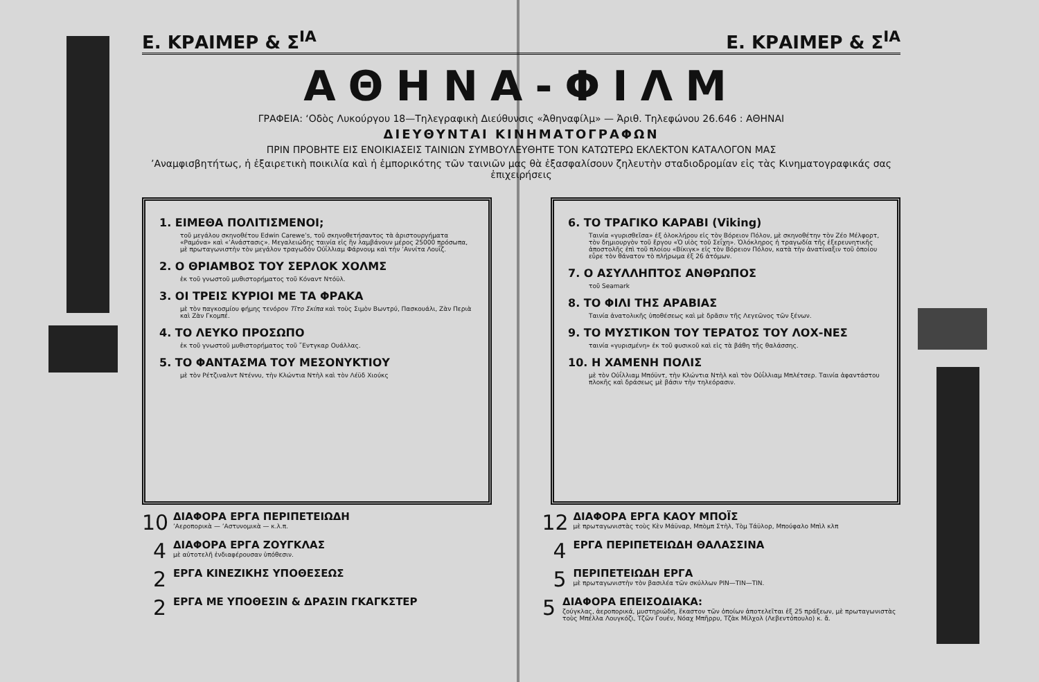Ε. ΚΡΑΙΜΕΡ & Σ<sup>ΙΑ</sup> Ε. ΚΡΑΙΜΕΡ & Σ<sup>ΙΑ</sup>
ΑΘΗΝΑ-ΦΙΛΜ
ΓΡΑΦΕΙΑ: ‘Οδὸς Λυκούργου 18—Τηλεγραφικὴ Διεύθυνσις «Ἀθηναφίλμ» — Ἀριθ. Τηλεφώνου 26.646 : ΑΘΗΝΑΙ
ΔΙΕΥΘΥΝΤΑΙ ΚΙΝΗΜΑΤΟΓΡΑΦΩΝ
ΠΡΙΝ ΠΡΟΒΗΤΕ ΕΙΣ ΕΝΟΙΚΙΑΣΕΙΣ ΤΑΙΝΙΩΝ ΣΥΜΒΟΥΛΕΥΘΗΤΕ ΤΟΝ ΚΑΤΩΤΕΡΩ ΕΚΛΕΚΤΟΝ ΚΑΤΑΛΟΓΟΝ ΜΑΣ
’Αναμφισβητήτως, ἡ ἐξαιρετικὴ ποικιλία καὶ ἡ ἐμπορικότης τῶν ταινιῶν μας θὰ ἐξασφαλίσουν ζηλευτὴν σταδιοδρομίαν εἰς τὰς Κινηματογραφικάς σας ἐπιχειρήσεις
1. ΕΙΜΕΘΑ ΠΟΛΙΤΙΣΜΕΝΟΙ;
τοῦ μεγάλου σκηνοθέτου Edwin Carewe’s, τοῦ σκηνοθετήσαντος τὰ ἀριστουργήματα «Ραμόνα» καὶ «’Ανάστασις». Μεγαλειώδης ταινία εἰς ἣν λαμβάνουν μέρος 25000 πρόσωπα, μὲ πρωταγωνιστὴν τὸν μεγάλον τραγωδὸν Οὐΐλλιαμ Φάρνουμ καὶ τὴν ’Αννίτα Λουΐζ.
2. Ο ΘΡΙΑΜΒΟΣ ΤΟΥ ΣΕΡΛΟΚ ΧΟΛΜΣ
ἐκ τοῦ γνωστοῦ μυθιστορήματος τοῦ Κόναντ Ντόϋλ.
3. ΟΙ ΤΡΕΙΣ ΚΥΡΙΟΙ ΜΕ ΤΑ ΦΡΑΚΑ
μὲ τὸν παγκοσμίου φήμης τενόρον Τῖτο Σκίπα καὶ τοὺς Σιμὸν Βωντρύ, Πασκουάλι, Ζὰν Περιὰ καὶ Ζὰν Γκομπέ.
4. ΤΟ ΛΕΥΚΟ ΠΡΟΣΩΠΟ
ἐκ τοῦ γνωστοῦ μυθιστορήματος τοῦ ῎Εντγκαρ Ουάλλας.
5. ΤΟ ΦΑΝΤΑΣΜΑ ΤΟΥ ΜΕΣΟΝΥΚΤΙΟΥ
μὲ τὸν Ρέτζιναλντ Ντέννυ, τὴν Κλώντια Ντὴλ καὶ τὸν Λέϋδ Χιούκς
6. ΤΟ ΤΡΑΓΙΚΟ ΚΑΡΑΒΙ (Viking)
Ταινία «γυρισθεῖσα» ἐξ ὁλοκλήρου εἰς τὸν Βόρειον Πόλον, μὲ σκηνοθέτην τὸν Ζέο Μέλφορτ, τὸν δημιουργὸν τοῦ ἔργου «Ὁ υἱὸς τοῦ Σεΐχη». Ὁλόκληρος ἡ τραγωδία τῆς ἐξερευνητικῆς ἀποστολῆς ἐπὶ τοῦ πλοίου «Βίκιγκ» εἰς τὸν Βόρειον Πόλον, κατὰ τὴν ἀνατίναξιν τοῦ ὁποίου εὗρε τὸν θάνατον τὸ πλήρωμα ἐξ 26 ἀτόμων.
7. Ο ΑΣΥΛΛΗΠΤΟΣ ΑΝΘΡΩΠΟΣ
τοῦ Seamark
8. ΤΟ ΦΙΛΙ ΤΗΣ ΑΡΑΒΙΑΣ
Ταινία ἀνατολικῆς ὑποθέσεως καὶ μὲ δρᾶσιν τῆς Λεγεῶνος τῶν ξένων.
9. ΤΟ ΜΥΣΤΙΚΟΝ ΤΟΥ ΤΕΡΑΤΟΣ ΤΟΥ ΛΟΧ-ΝΕΣ
ταινία «γυρισμένη» ἐκ τοῦ φυσικοῦ καὶ εἰς τὰ βάθη τῆς θαλάσσης.
10. Η ΧΑΜΕΝΗ ΠΟΛΙΣ
μὲ τὸν Οὐΐλλιαμ Μπόϋντ, τὴν Κλώντια Ντὴλ καὶ τὸν Οὐΐλλιαμ Μπλέτσερ. Ταινία ἀφαντάστου πλοκῆς καὶ δράσεως μὲ βάσιν τὴν τηλεόρασιν.
10
ΔΙΑΦΟΡΑ ΕΡΓΑ ΠΕΡΙΠΕΤΕΙΩΔΗ’Αεροπορικὰ — ’Αστυνομικὰ — κ.λ.π.
4
ΔΙΑΦΟΡΑ ΕΡΓΑ ΖΟΥΓΚΛΑΣ
μὲ αὐτοτελῆ ἐνδιαφέρουσαν ὑπόθεσιν.
2
ΕΡΓΑ ΚΙΝΕΖΙΚΗΣ ΥΠΟΘΕΣΕΩΣ
2
ΕΡΓΑ ΜΕ ΥΠΟΘΕΣΙΝ & ΔΡΑΣΙΝ ΓΚΑΓΚΣΤΕΡ
12
ΔΙΑΦΟΡΑ ΕΡΓΑ ΚΑΟΥ ΜΠΟΪΣ
μὲ πρωταγωνιστὰς τοὺς Κὲν Μάϋναρ, Μπὸμπ Στὴλ, Τὸμ Τάϋλορ, Μπούφαλο Μπὶλ κλπ
4
ΕΡΓΑ ΠΕΡΙΠΕΤΕΙΩΔΗ ΘΑΛΑΣΣΙΝΑ
5
ΠΕΡΙΠΕΤΕΙΩΔΗ ΕΡΓΑ
μὲ πρωταγωνιστὴν τὸν βασιλέα τῶν σκύλλων ΡΙΝ—ΤΙΝ—ΤΙΝ.
5
ΔΙΑΦΟΡΑ ΕΠΕΙΣΟΔΙΑΚΑ:
ζούγκλας, ἀεροπορικά, μυστηριώδη, ἕκαστον τῶν ὁποίων ἀποτελεῖται ἐξ 25 πράξεων, μὲ πρωταγωνιστὰς τοὺς Μπέλλα Λουγκόζι, Τζῶν Γουέν, Νόαχ Μπῆρρυ, Τζὰκ Μίλχολ (Λεβεντόπουλο) κ. ἄ.